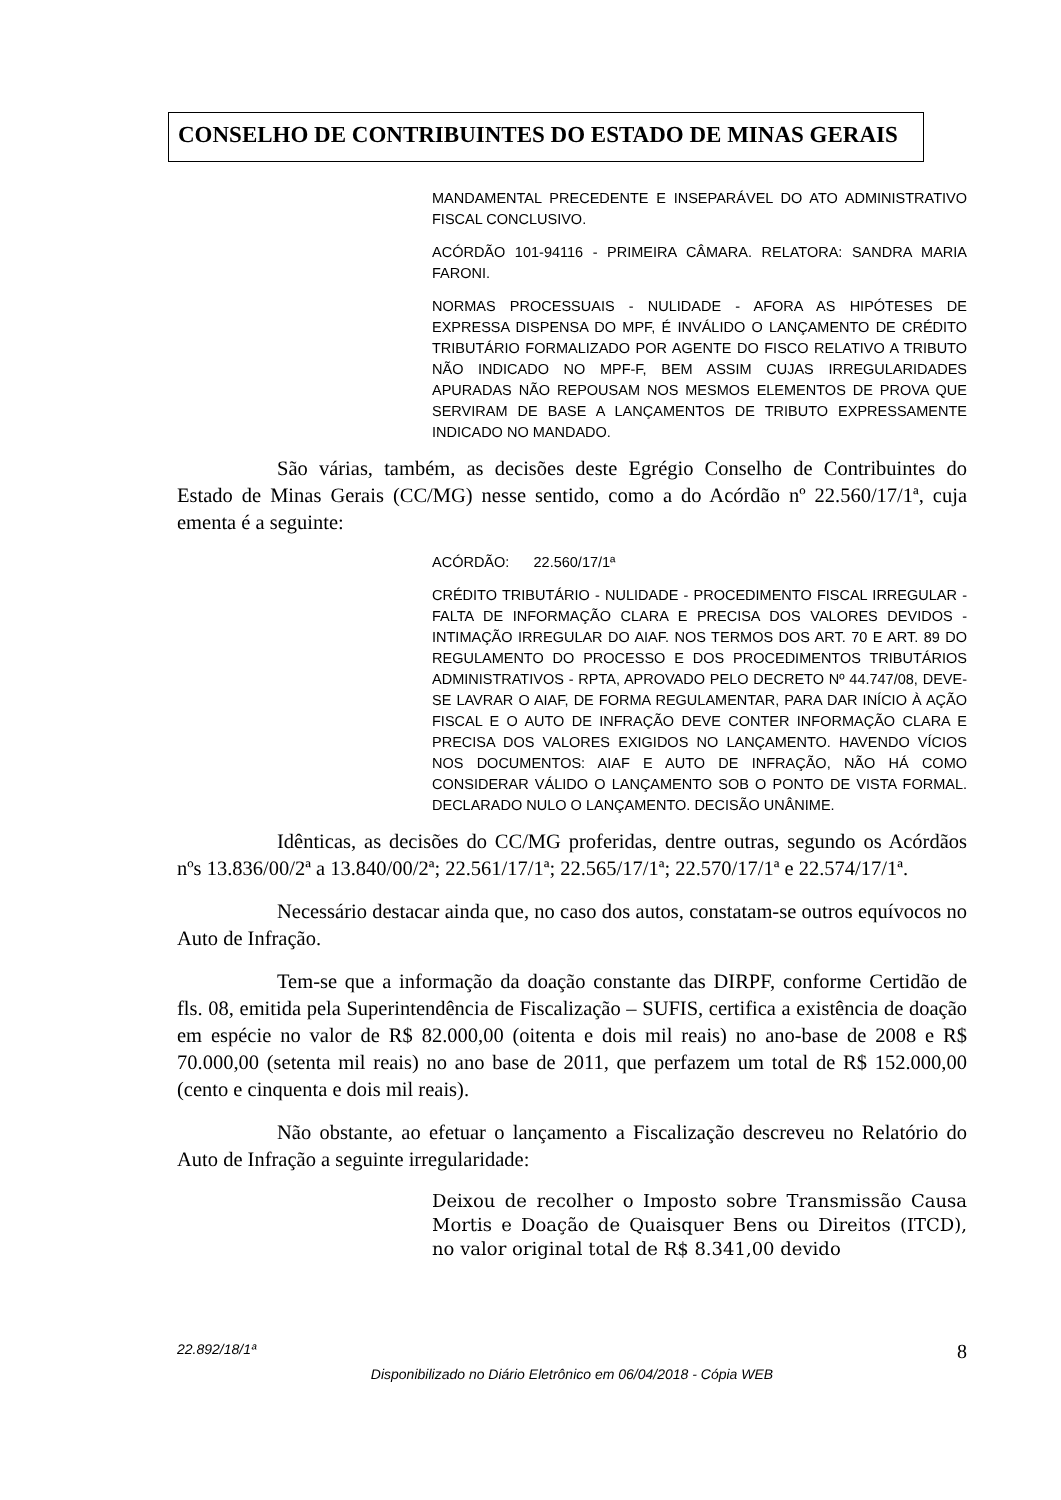CONSELHO DE CONTRIBUINTES DO ESTADO DE MINAS GERAIS
MANDAMENTAL PRECEDENTE E INSEPARÁVEL DO ATO ADMINISTRATIVO FISCAL CONCLUSIVO.
ACÓRDÃO 101-94116 - PRIMEIRA CÂMARA. RELATORA: SANDRA MARIA FARONI.
NORMAS PROCESSUAIS - NULIDADE - AFORA AS HIPÓTESES DE EXPRESSA DISPENSA DO MPF, É INVÁLIDO O LANÇAMENTO DE CRÉDITO TRIBUTÁRIO FORMALIZADO POR AGENTE DO FISCO RELATIVO A TRIBUTO NÃO INDICADO NO MPF-F, BEM ASSIM CUJAS IRREGULARIDADES APURADAS NÃO REPOUSAM NOS MESMOS ELEMENTOS DE PROVA QUE SERVIRAM DE BASE A LANÇAMENTOS DE TRIBUTO EXPRESSAMENTE INDICADO NO MANDADO.
São várias, também, as decisões deste Egrégio Conselho de Contribuintes do Estado de Minas Gerais (CC/MG) nesse sentido, como a do Acórdão nº 22.560/17/1ª, cuja ementa é a seguinte:
ACÓRDÃO: 22.560/17/1ª
CRÉDITO TRIBUTÁRIO - NULIDADE - PROCEDIMENTO FISCAL IRREGULAR - FALTA DE INFORMAÇÃO CLARA E PRECISA DOS VALORES DEVIDOS - INTIMAÇÃO IRREGULAR DO AIAF. NOS TERMOS DOS ART. 70 E ART. 89 DO REGULAMENTO DO PROCESSO E DOS PROCEDIMENTOS TRIBUTÁRIOS ADMINISTRATIVOS - RPTA, APROVADO PELO DECRETO Nº 44.747/08, DEVE-SE LAVRAR O AIAF, DE FORMA REGULAMENTAR, PARA DAR INÍCIO À AÇÃO FISCAL E O AUTO DE INFRAÇÃO DEVE CONTER INFORMAÇÃO CLARA E PRECISA DOS VALORES EXIGIDOS NO LANÇAMENTO. HAVENDO VÍCIOS NOS DOCUMENTOS: AIAF E AUTO DE INFRAÇÃO, NÃO HÁ COMO CONSIDERAR VÁLIDO O LANÇAMENTO SOB O PONTO DE VISTA FORMAL. DECLARADO NULO O LANÇAMENTO. DECISÃO UNÂNIME.
Idênticas, as decisões do CC/MG proferidas, dentre outras, segundo os Acórdãos nºs 13.836/00/2ª a 13.840/00/2ª; 22.561/17/1ª; 22.565/17/1ª; 22.570/17/1ª e 22.574/17/1ª.
Necessário destacar ainda que, no caso dos autos, constatam-se outros equívocos no Auto de Infração.
Tem-se que a informação da doação constante das DIRPF, conforme Certidão de fls. 08, emitida pela Superintendência de Fiscalização – SUFIS, certifica a existência de doação em espécie no valor de R$ 82.000,00 (oitenta e dois mil reais) no ano-base de 2008 e R$ 70.000,00 (setenta mil reais) no ano base de 2011, que perfazem um total de R$ 152.000,00 (cento e cinquenta e dois mil reais).
Não obstante, ao efetuar o lançamento a Fiscalização descreveu no Relatório do Auto de Infração a seguinte irregularidade:
Deixou de recolher o Imposto sobre Transmissão Causa Mortis e Doação de Quaisquer Bens ou Direitos (ITCD), no valor original total de R$ 8.341,00 devido
22.892/18/1ª 8
Disponibilizado no Diário Eletrônico em 06/04/2018 - Cópia WEB